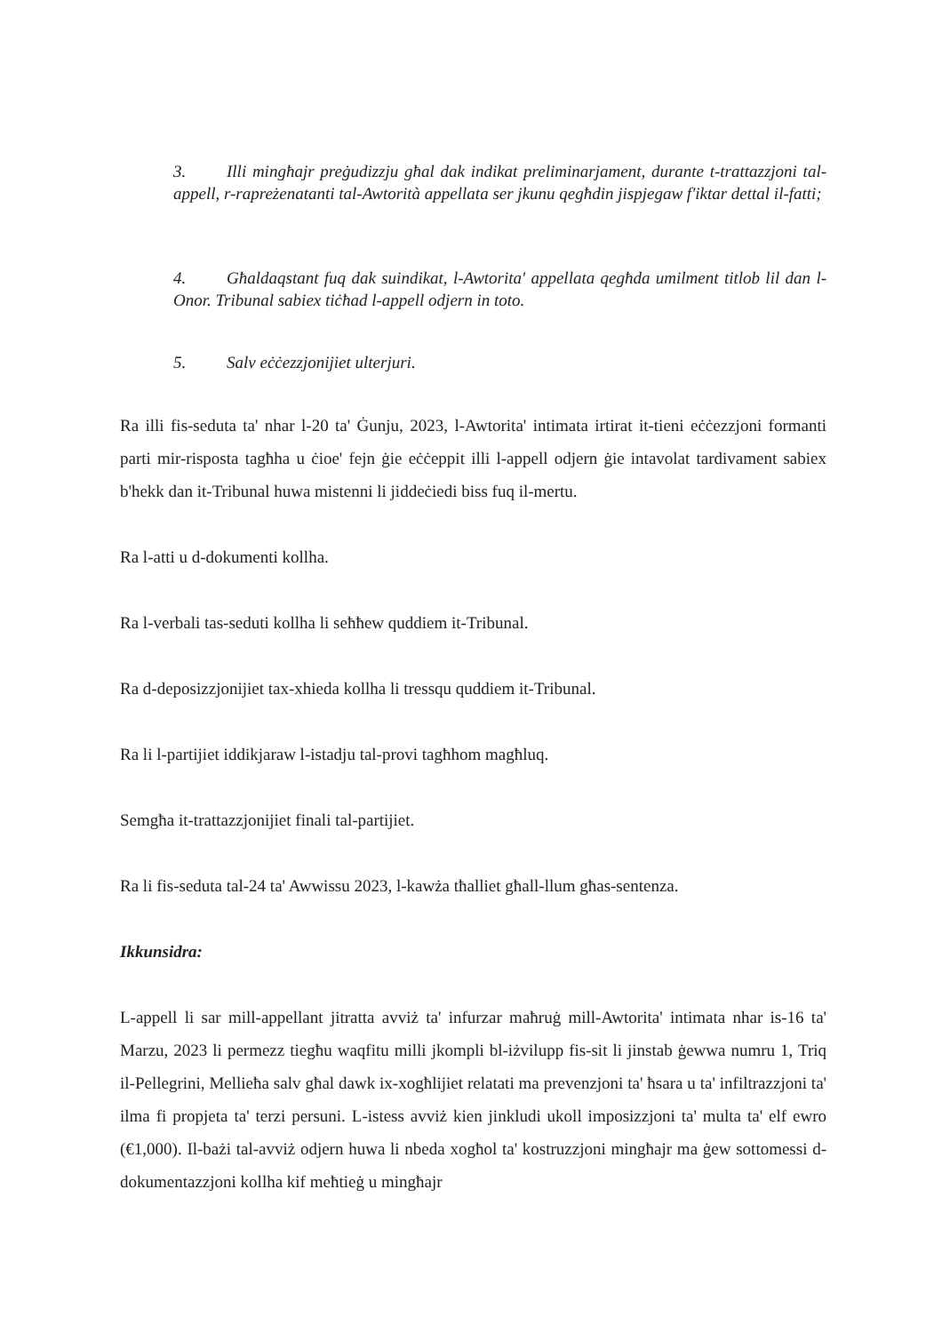3. Illi mingħajr preġudizzju għal dak indikat preliminarjament, durante t-trattazzjoni tal-appell, r-rapreżenatanti tal-Awtorità appellata ser jkunu qegħdin jispjegaw f'iktar dettal il-fatti;
4. Għaldaqstant fuq dak suindikat, l-Awtorita' appellata qegħda umilment titlob lil dan l-Onor. Tribunal sabiex tiċħad l-appell odjern in toto.
5. Salv eċċezzjonijiet ulterjuri.
Ra illi fis-seduta ta' nhar l-20 ta' Ġunju, 2023, l-Awtorita' intimata irtirat it-tieni eċċezzjoni formanti parti mir-risposta tagħha u ċioe' fejn ġie eċċeppit illi l-appell odjern ġie intavolat tardivament sabiex b'hekk dan it-Tribunal huwa mistenni li jiddeċiedi biss fuq il-mertu.
Ra l-atti u d-dokumenti kollha.
Ra l-verbali tas-seduti kollha li seħħew quddiem it-Tribunal.
Ra d-deposizzjonijiet tax-xhieda kollha li tressqu quddiem it-Tribunal.
Ra li l-partijiet iddikjaraw l-istadju tal-provi tagħhom magħluq.
Semgħa it-trattazzjonijiet finali tal-partijiet.
Ra li fis-seduta tal-24 ta' Awwissu 2023, l-kawża tħalliet għall-llum għas-sentenza.
Ikkunsidra:
L-appell li sar mill-appellant jitratta avviż ta' infurzar maħruġ mill-Awtorita' intimata nhar is-16 ta' Marzu, 2023 li permezz tiegħu waqfitu milli jkompli bl-iżvilupp fis-sit li jinstab ġewwa numru 1, Triq il-Pellegrini, Mellieħa salv għal dawk ix-xogħlijiet relatati ma prevenzjoni ta' ħsara u ta' infiltrazzjoni ta' ilma fi propjeta ta' terzi persuni. L-istess avviż kien jinkludi ukoll imposizzjoni ta' multa ta' elf ewro (€1,000). Il-bażi tal-avviż odjern huwa li nbeda xogħol ta' kostruzzjoni mingħajr ma ġew sottomessi d-dokumentazzjoni kollha kif meħtieġ u mingħajr